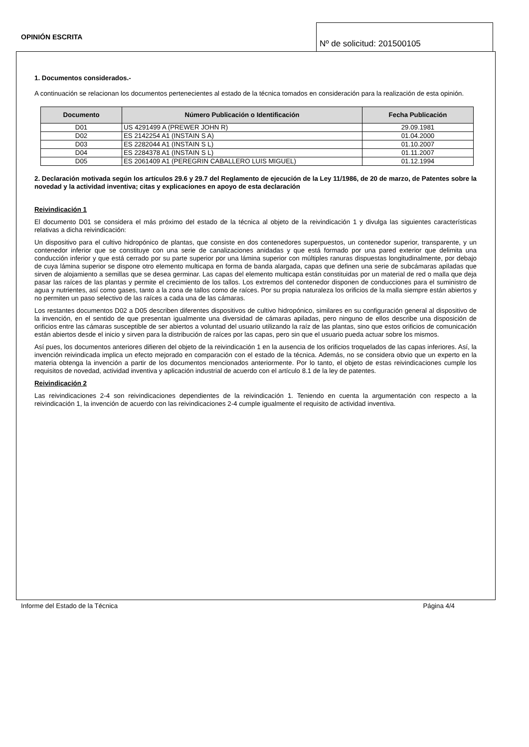OPINIÓN ESCRITA
Nº de solicitud: 201500105
1. Documentos considerados.-
A continuación se relacionan los documentos pertenecientes al estado de la técnica tomados en consideración para la realización de esta opinión.
| Documento | Número Publicación o Identificación | Fecha Publicación |
| --- | --- | --- |
| D01 | US 4291499 A (PREWER JOHN R) | 29.09.1981 |
| D02 | ES 2142254 A1 (INSTAIN S A) | 01.04.2000 |
| D03 | ES 2282044 A1 (INSTAIN S L) | 01.10.2007 |
| D04 | ES 2284378 A1 (INSTAIN S L) | 01.11.2007 |
| D05 | ES 2061409 A1 (PEREGRIN CABALLERO LUIS MIGUEL) | 01.12.1994 |
2. Declaración motivada según los artículos 29.6 y 29.7 del Reglamento de ejecución de la Ley 11/1986, de 20 de marzo, de Patentes sobre la novedad y la actividad inventiva; citas y explicaciones en apoyo de esta declaración
Reivindicación 1
El documento D01 se considera el más próximo del estado de la técnica al objeto de la reivindicación 1 y divulga las siguientes características relativas a dicha reivindicación:
Un dispositivo para el cultivo hidropónico de plantas, que consiste en dos contenedores superpuestos, un contenedor superior, transparente, y un contenedor inferior que se constituye con una serie de canalizaciones anidadas y que está formado por una pared exterior que delimita una conducción inferior y que está cerrado por su parte superior por una lámina superior con múltiples ranuras dispuestas longitudinalmente, por debajo de cuya lámina superior se dispone otro elemento multicapa en forma de banda alargada, capas que definen una serie de subcámaras apiladas que sirven de alojamiento a semillas que se desea germinar. Las capas del elemento multicapa están constituidas por un material de red o malla que deja pasar las raíces de las plantas y permite el crecimiento de los tallos. Los extremos del contenedor disponen de conducciones para el suministro de agua y nutrientes, así como gases, tanto a la zona de tallos como de raíces. Por su propia naturaleza los orificios de la malla siempre están abiertos y no permiten un paso selectivo de las raíces a cada una de las cámaras.
Los restantes documentos D02 a D05 describen diferentes dispositivos de cultivo hidropónico, similares en su configuración general al dispositivo de la invención, en el sentido de que presentan igualmente una diversidad de cámaras apiladas, pero ninguno de ellos describe una disposición de orificios entre las cámaras susceptible de ser abiertos a voluntad del usuario utilizando la raíz de las plantas, sino que estos orificios de comunicación están abiertos desde el inicio y sirven para la distribución de raíces por las capas, pero sin que el usuario pueda actuar sobre los mismos.
Así pues, los documentos anteriores difieren del objeto de la reivindicación 1 en la ausencia de los orificios troquelados de las capas inferiores. Así, la invención reivindicada implica un efecto mejorado en comparación con el estado de la técnica. Además, no se considera obvio que un experto en la materia obtenga la invención a partir de los documentos mencionados anteriormente. Por lo tanto, el objeto de estas reivindicaciones cumple los requisitos de novedad, actividad inventiva y aplicación industrial de acuerdo con el artículo 8.1 de la ley de patentes.
Reivindicación 2
Las reivindicaciones 2-4 son reivindicaciones dependientes de la reivindicación 1. Teniendo en cuenta la argumentación con respecto a la reivindicación 1, la invención de acuerdo con las reivindicaciones 2-4 cumple igualmente el requisito de actividad inventiva.
Informe del Estado de la Técnica Página 4/4